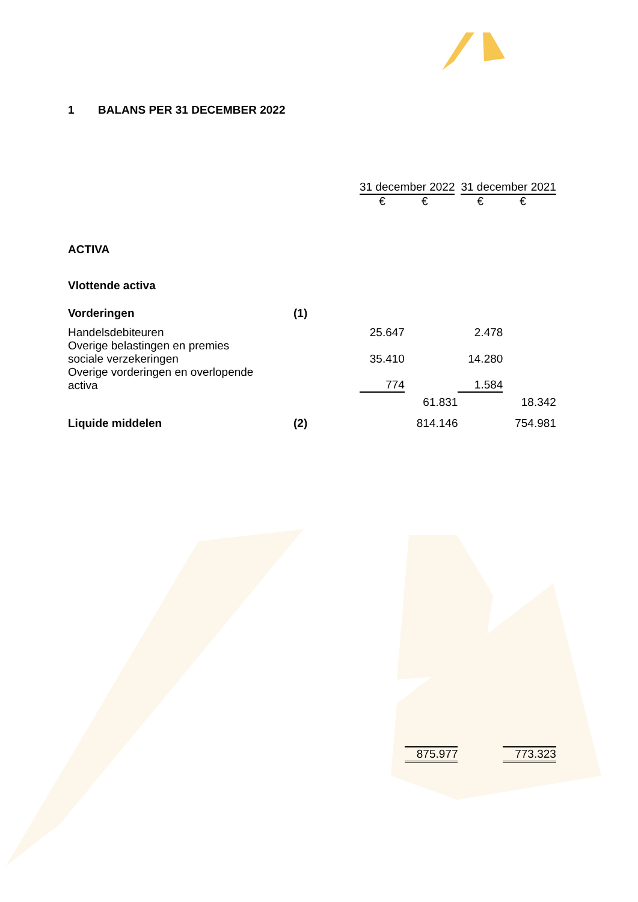1 BALANS PER 31 DECEMBER 2022
| | | 31 december 2022 | | 31 december 2021 | |
| | | € | € | € | € |
| ACTIVA | | | | | |
| Vlottende activa | | | | | |
| Vorderingen | (1) | | | | |
| Handelsdebiteuren | | 25.647 | | 2.478 | |
| Overige belastingen en premies sociale verzekeringen | | 35.410 | | 14.280 | |
| Overige vorderingen en overlopende activa | | 774 | | 1.584 | |
| | | | 61.831 | | 18.342 |
| Liquide middelen | (2) | | 814.146 | | 754.981 |
| | | | 875.977 | | 773.323 |